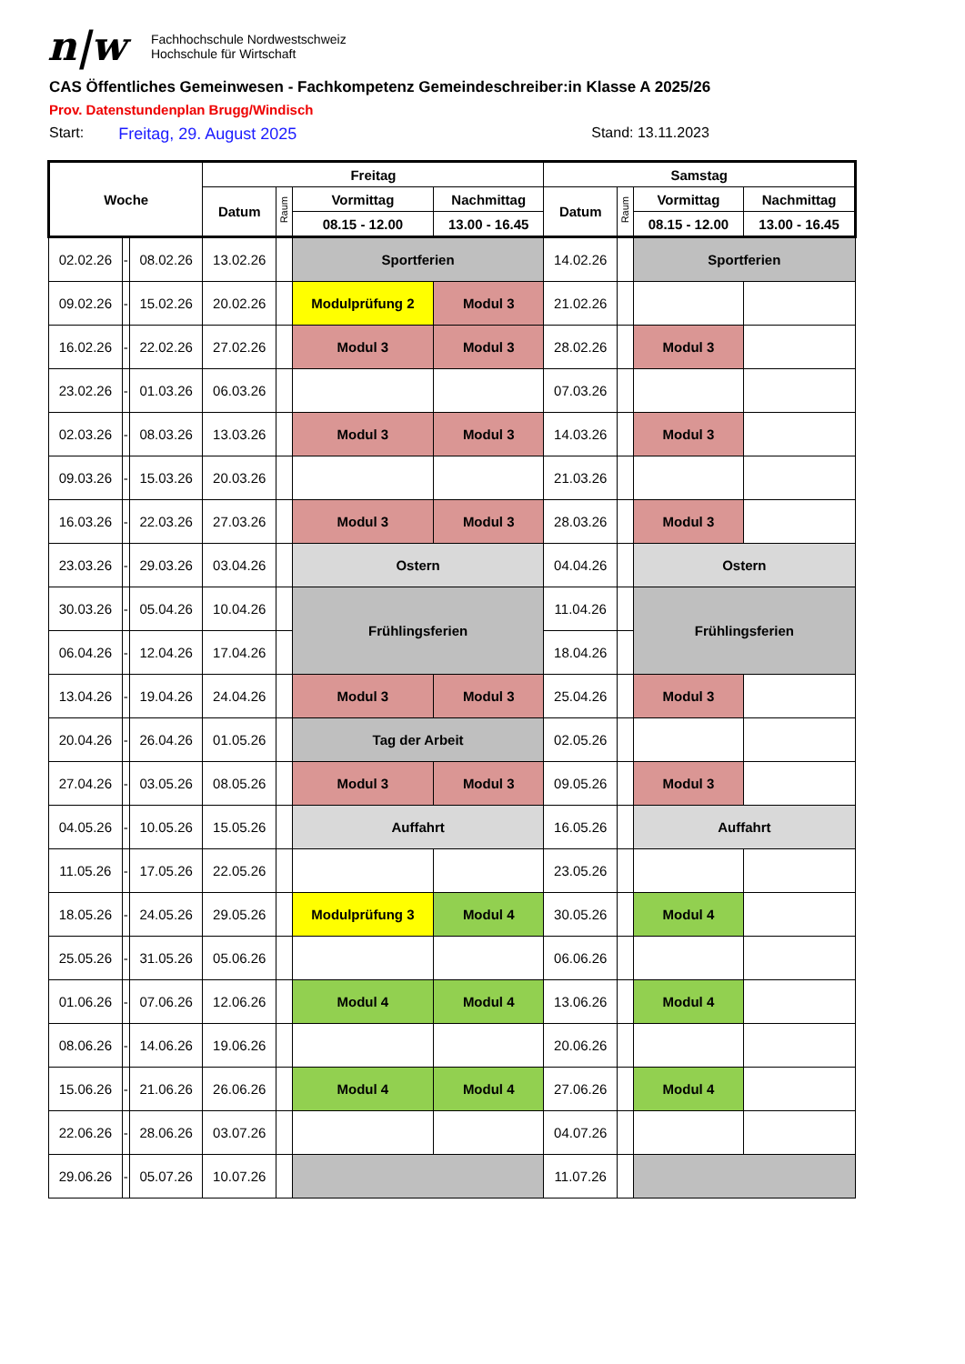n|w
Fachhochschule Nordwestschweiz
Hochschule für Wirtschaft
CAS Öffentliches Gemeinwesen - Fachkompetenz Gemeindeschreiber:in Klasse A 2025/26
Prov. Datenstundenplan Brugg/Windisch
Start: Freitag, 29. August 2025 Stand: 13.11.2023
| Woche | | | Freitag | | | | Samstag | | | |
| --- | --- | --- | --- | --- | --- | --- | --- | --- | --- | --- |
| | | | Datum | Raum | Vormittag | Nachmittag | Datum | Raum | Vormittag | Nachmittag |
| | | | | | 08.15 - 12.00 | 13.00 - 16.45 | | | 08.15 - 12.00 | 13.00 - 16.45 |
| 02.02.26 | - | 08.02.26 | 13.02.26 | | Sportferien | | 14.02.26 | | Sportferien | |
| 09.02.26 | - | 15.02.26 | 20.02.26 | | Modulprüfung 2 | Modul 3 | 21.02.26 | | | |
| 16.02.26 | - | 22.02.26 | 27.02.26 | | Modul 3 | Modul 3 | 28.02.26 | | Modul 3 | |
| 23.02.26 | - | 01.03.26 | 06.03.26 | | | | 07.03.26 | | | |
| 02.03.26 | - | 08.03.26 | 13.03.26 | | Modul 3 | Modul 3 | 14.03.26 | | Modul 3 | |
| 09.03.26 | - | 15.03.26 | 20.03.26 | | | | 21.03.26 | | | |
| 16.03.26 | - | 22.03.26 | 27.03.26 | | Modul 3 | Modul 3 | 28.03.26 | | Modul 3 | |
| 23.03.26 | - | 29.03.26 | 03.04.26 | | Ostern | | 04.04.26 | | Ostern | |
| 30.03.26 | - | 05.04.26 | 10.04.26 | | Frühlingsferien | | 11.04.26 | | Frühlingsferien | |
| 06.04.26 | - | 12.04.26 | 17.04.26 | | | | 18.04.26 | | | |
| 13.04.26 | - | 19.04.26 | 24.04.26 | | Modul 3 | Modul 3 | 25.04.26 | | Modul 3 | |
| 20.04.26 | - | 26.04.26 | 01.05.26 | | Tag der Arbeit | | 02.05.26 | | | |
| 27.04.26 | - | 03.05.26 | 08.05.26 | | Modul 3 | Modul 3 | 09.05.26 | | Modul 3 | |
| 04.05.26 | - | 10.05.26 | 15.05.26 | | Auffahrt | | 16.05.26 | | Auffahrt | |
| 11.05.26 | - | 17.05.26 | 22.05.26 | | | | 23.05.26 | | | |
| 18.05.26 | - | 24.05.26 | 29.05.26 | | Modulprüfung 3 | Modul 4 | 30.05.26 | | Modul 4 | |
| 25.05.26 | - | 31.05.26 | 05.06.26 | | | | 06.06.26 | | | |
| 01.06.26 | - | 07.06.26 | 12.06.26 | | Modul 4 | Modul 4 | 13.06.26 | | Modul 4 | |
| 08.06.26 | - | 14.06.26 | 19.06.26 | | | | 20.06.26 | | | |
| 15.06.26 | - | 21.06.26 | 26.06.26 | | Modul 4 | Modul 4 | 27.06.26 | | Modul 4 | |
| 22.06.26 | - | 28.06.26 | 03.07.26 | | | | 04.07.26 | | | |
| 29.06.26 | - | 05.07.26 | 10.07.26 | | | | 11.07.26 | | | |